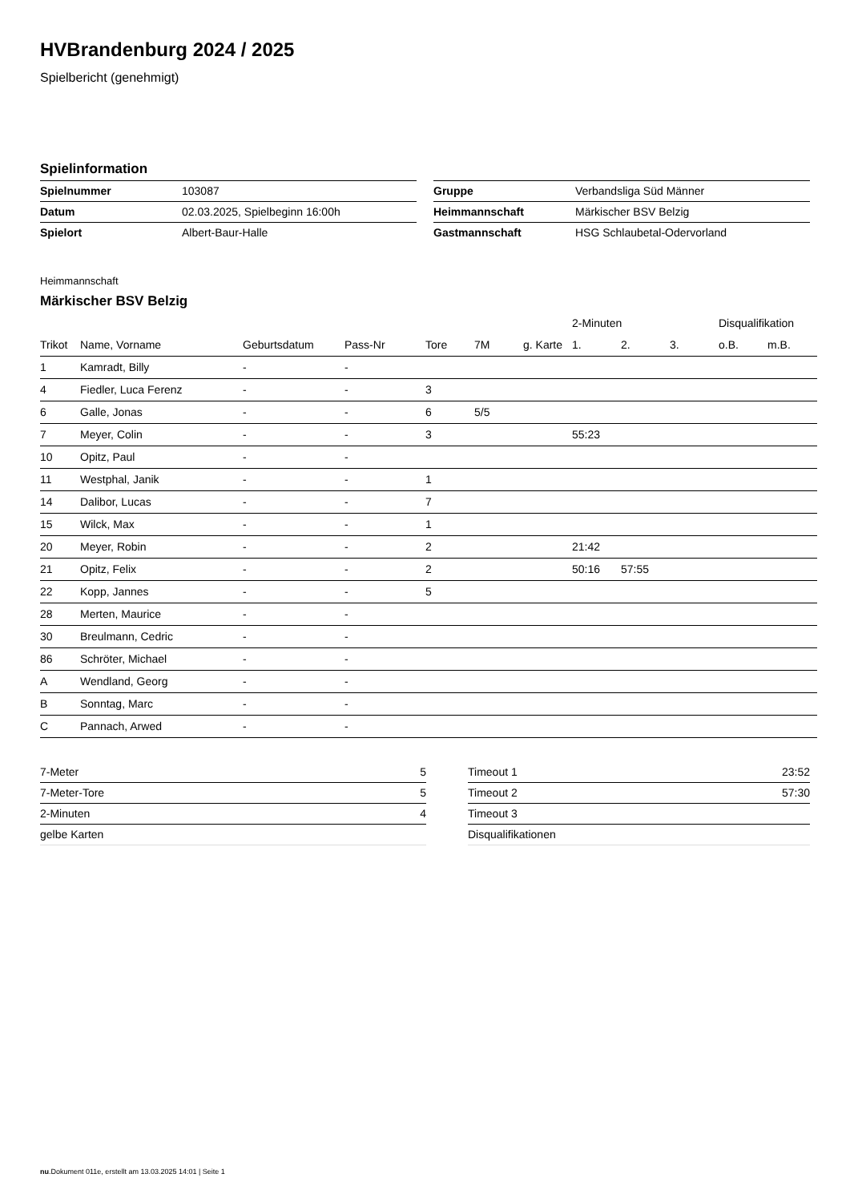HVBrandenburg 2024 / 2025
Spielbericht (genehmigt)
Spielinformation
| Spielnummer | 103087 |
| Datum | 02.03.2025, Spielbeginn 16:00h |
| Spielort | Albert-Baur-Halle |
| Gruppe | Verbandsliga Süd Männer |
| Heimmannschaft | Märkischer BSV Belzig |
| Gastmannschaft | HSG Schlaubetal-Odervorland |
Heimmannschaft
Märkischer BSV Belzig
| | | | | | | | 2-Minuten | | | Disqualifikation | |
| --- | --- | --- | --- | --- | --- | --- | --- | --- | --- | --- | --- |
| Trikot | Name, Vorname | Geburtsdatum | Pass-Nr | Tore | 7M | g. Karte | 1. | 2. | 3. | o.B. | m.B. |
| 1 | Kamradt, Billy | - | - | | | | | | | | |
| 4 | Fiedler, Luca Ferenz | - | - | 3 | | | | | | | |
| 6 | Galle, Jonas | - | - | 6 | 5/5 | | | | | | |
| 7 | Meyer, Colin | - | - | 3 | | | 55:23 | | | | |
| 10 | Opitz, Paul | - | - | | | | | | | | |
| 11 | Westphal, Janik | - | - | 1 | | | | | | | |
| 14 | Dalibor, Lucas | - | - | 7 | | | | | | | |
| 15 | Wilck, Max | - | - | 1 | | | | | | | |
| 20 | Meyer, Robin | - | - | 2 | | | 21:42 | | | | |
| 21 | Opitz, Felix | - | - | 2 | | | 50:16 | 57:55 | | | |
| 22 | Kopp, Jannes | - | - | 5 | | | | | | | |
| 28 | Merten, Maurice | - | - | | | | | | | | |
| 30 | Breulmann, Cedric | - | - | | | | | | | | |
| 86 | Schröter, Michael | - | - | | | | | | | | |
| A | Wendland, Georg | - | - | | | | | | | | |
| B | Sonntag, Marc | - | - | | | | | | | | |
| C | Pannach, Arwed | - | - | | | | | | | | |
| 7-Meter | 5 |
| 7-Meter-Tore | 5 |
| 2-Minuten | 4 |
| gelbe Karten | |
| Timeout 1 | 23:52 |
| Timeout 2 | 57:30 |
| Timeout 3 | |
| Disqualifikationen | |
nu.Dokument 011e, erstellt am 13.03.2025 14:01 | Seite 1